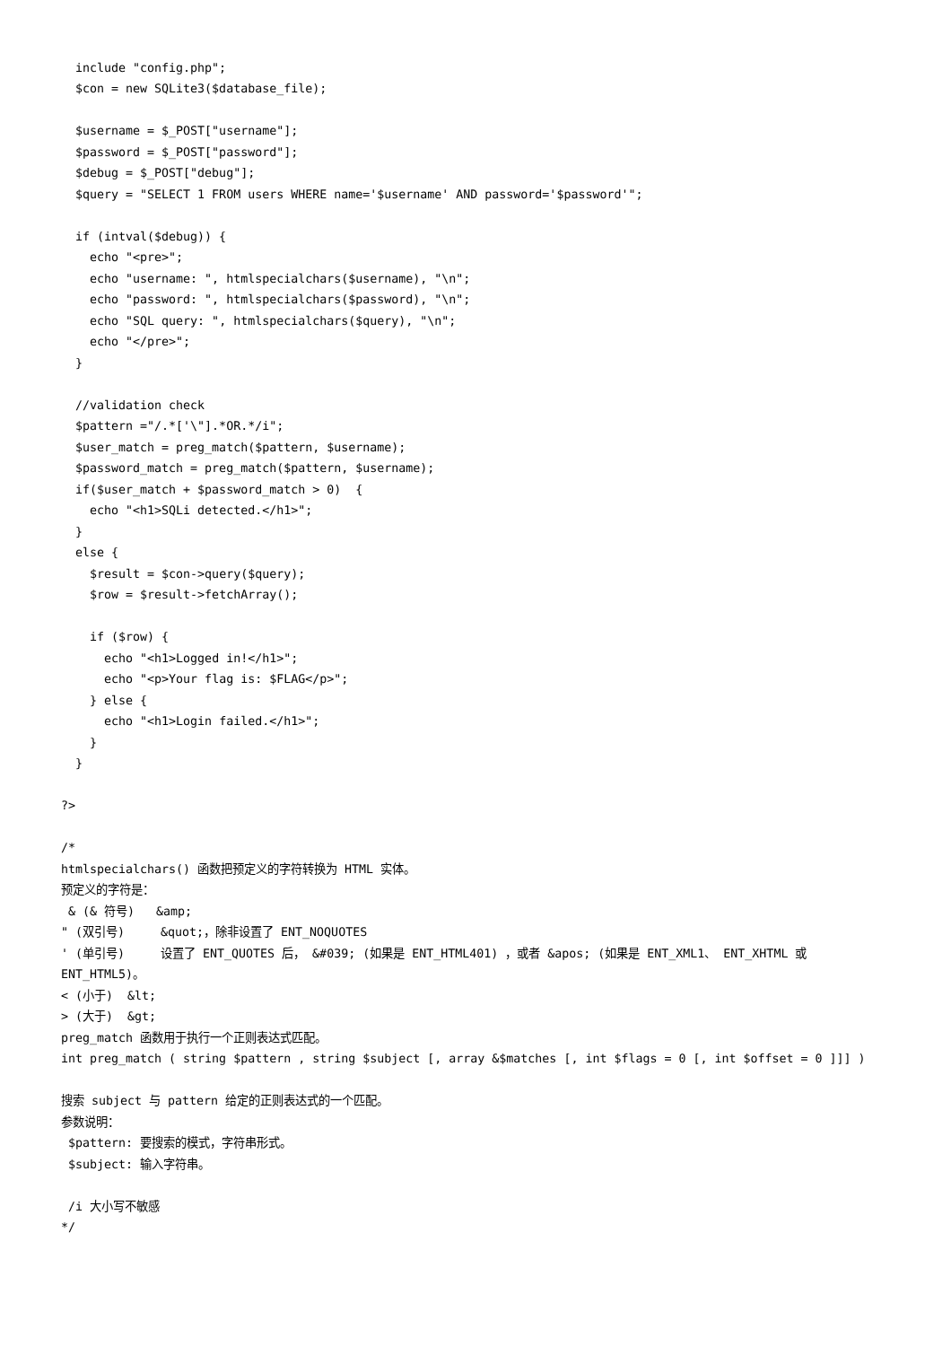include "config.php";
  $con = new SQLite3($database_file);

  $username = $_POST["username"];
  $password = $_POST["password"];
  $debug = $_POST["debug"];
  $query = "SELECT 1 FROM users WHERE name='$username' AND password='$password'";

  if (intval($debug)) {
    echo "<pre>";
    echo "username: ", htmlspecialchars($username), "\n";
    echo "password: ", htmlspecialchars($password), "\n";
    echo "SQL query: ", htmlspecialchars($query), "\n";
    echo "</pre>";
  }

  //validation check
  $pattern ="/.*['\"].*OR.*/i";
  $user_match = preg_match($pattern, $username);
  $password_match = preg_match($pattern, $username);
  if($user_match + $password_match > 0)  {
    echo "<h1>SQLi detected.</h1>";
  }
  else {
    $result = $con->query($query);
    $row = $result->fetchArray();

    if ($row) {
      echo "<h1>Logged in!</h1>";
      echo "<p>Your flag is: $FLAG</p>";
    } else {
      echo "<h1>Login failed.</h1>";
    }
  }

?>

/*
htmlspecialchars() 函数把预定义的字符转换为 HTML 实体。
预定义的字符是：
 & (& 符号)   &amp;
" (双引号)     &quot;，除非设置了 ENT_NOQUOTES
' (单引号)     设置了 ENT_QUOTES 后， &#039; (如果是 ENT_HTML401) ，或者 &apos; (如果是 ENT_XML1、 ENT_XHTML 或 ENT_HTML5)。
< (小于)  &lt;
> (大于)  &gt;
preg_match 函数用于执行一个正则表达式匹配。
int preg_match ( string $pattern , string $subject [, array &$matches [, int $flags = 0 [, int $offset = 0 ]]] )

搜索 subject 与 pattern 给定的正则表达式的一个匹配。
参数说明：
 $pattern: 要搜索的模式，字符串形式。
 $subject: 输入字符串。

 /i 大小写不敏感
*/